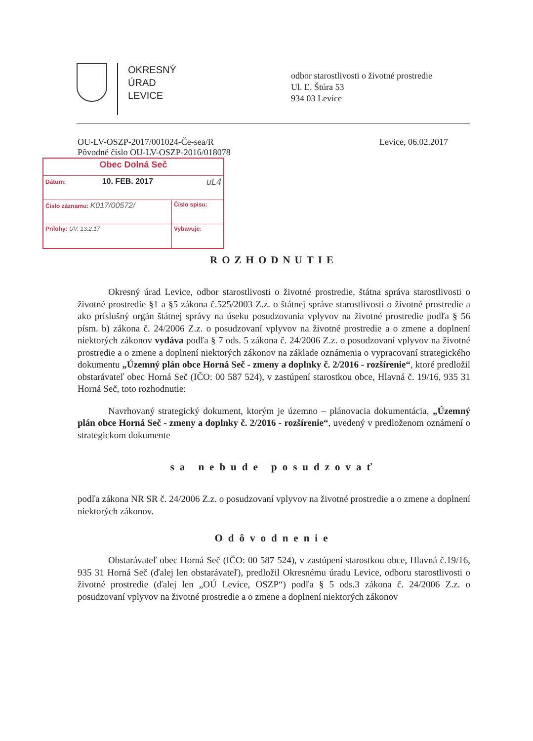OKRESNÝ
ÚRAD
LEVICE
odbor starostlivosti o životné prostredie
Ul. Ľ. Štúra 53
934 03 Levice
OU-LV-OSZP-2017/001024-Če-sea/R
Pôvodné číslo OU-LV-OSZP-2016/018078
Levice, 06.02.2017
| Obec Dolná Seč | |
| Dátum: 10. FEB. 2017 uL4 | |
| Číslo záznamu: K017/00572/ | Číslo spisu: |
| Prílohy: UV. 13.2.17 | Vybavuje: |
ROZHODNUTIE
Okresný úrad Levice, odbor starostlivosti o životné prostredie, štátna správa starostlivosti o životné prostredie §1 a §5 zákona č.525/2003 Z.z. o štátnej správe starostlivosti o životné prostredie a ako príslušný orgán štátnej správy na úseku posudzovania vplyvov na životné prostredie podľa § 56 písm. b) zákona č. 24/2006 Z.z. o posudzovaní vplyvov na životné prostredie a o zmene a doplnení niektorých zákonov vydáva podľa § 7 ods. 5 zákona č. 24/2006 Z.z. o posudzovaní vplyvov na životné prostredie a o zmene a doplnení niektorých zákonov na základe oznámenia o vypracovaní strategického dokumentu „Územný plán obce Horná Seč - zmeny a doplnky č. 2/2016 - rozšírenie“, ktoré predložil obstarávateľ obec Horná Seč (IČO: 00 587 524), v zastúpení starostkou obce, Hlavná č. 19/16, 935 31 Horná Seč, toto rozhodnutie:
Navrhovaný strategický dokument, ktorým je územno – plánovacia dokumentácia, „Územný plán obce Horná Seč - zmeny a doplnky č. 2/2016 - rozšírenie“, uvedený v predloženom oznámení o strategickom dokumente
sa nebude posudzovať
podľa zákona NR SR č. 24/2006 Z.z. o posudzovaní vplyvov na životné prostredie a o zmene a doplnení niektorých zákonov.
Odôvodnenie
Obstarávateľ obec Horná Seč (IČO: 00 587 524), v zastúpení starostkou obce, Hlavná č.19/16, 935 31 Horná Seč (ďalej len obstarávateľ), predložil Okresnému úradu Levice, odboru starostlivosti o životné prostredie (ďalej len „OÚ Levice, OSZP“) podľa § 5 ods.3 zákona č. 24/2006 Z.z. o posudzovaní vplyvov na životné prostredie a o zmene a doplnení niektorých zákonov